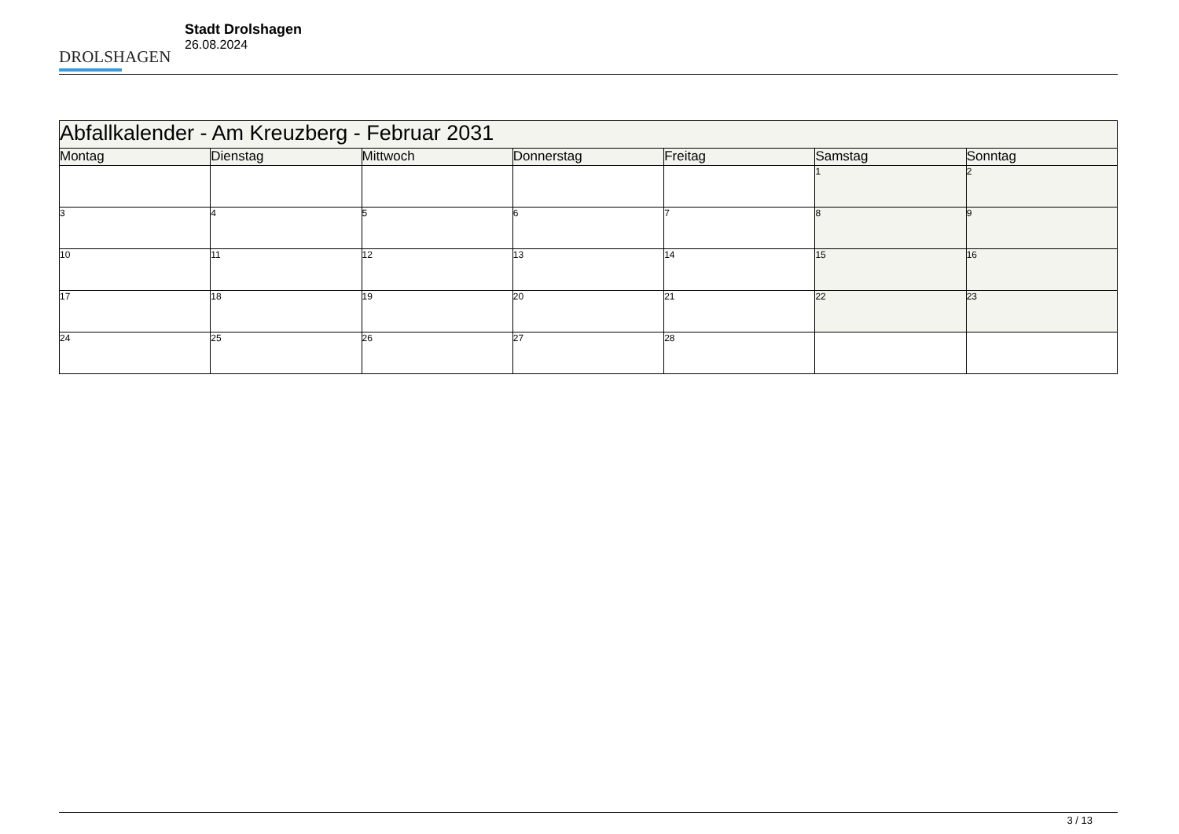DROLSHAGEN
Stadt Drolshagen
26.08.2024
| Abfallkalender - Am Kreuzberg - Februar 2031 | | | | | | |
| --- | --- | --- | --- | --- | --- | --- |
| Montag | Dienstag | Mittwoch | Donnerstag | Freitag | Samstag | Sonntag |
| | | | | | 1 | 2 |
| 3 | 4 | 5 | 6 | 7 | 8 | 9 |
| 10 | 11 | 12 | 13 | 14 | 15 | 16 |
| 17 | 18 | 19 | 20 | 21 | 22 | 23 |
| 24 | 25 | 26 | 27 | 28 | | |
3 / 13